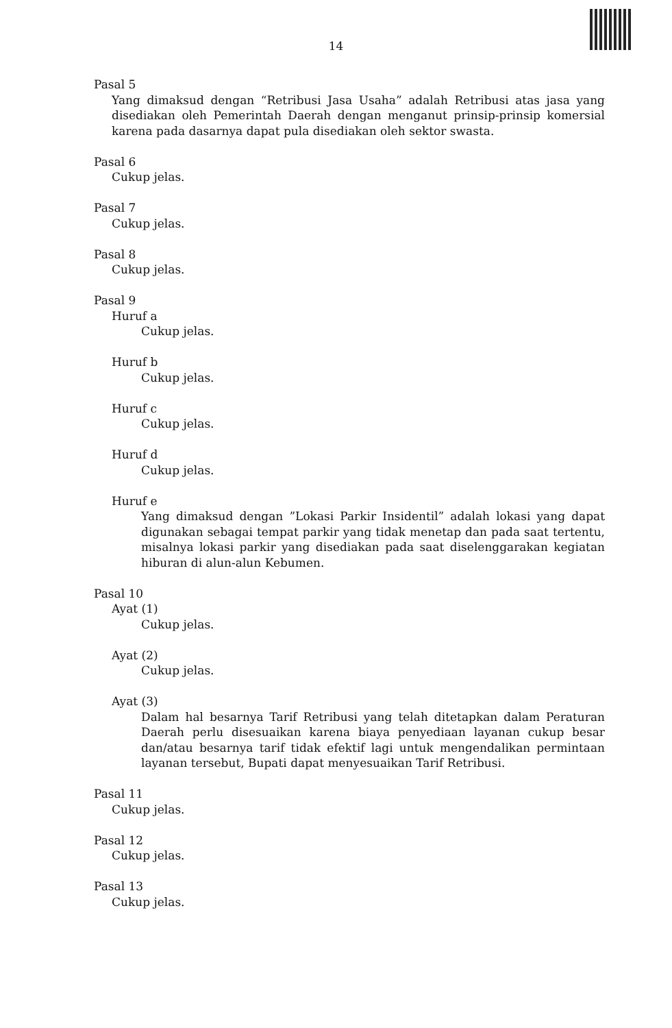14
Pasal 5
Yang dimaksud dengan “Retribusi Jasa Usaha” adalah Retribusi atas jasa yang disediakan oleh Pemerintah Daerah dengan menganut prinsip-prinsip komersial karena pada dasarnya dapat pula disediakan oleh sektor swasta.
Pasal 6
Cukup jelas.
Pasal 7
Cukup jelas.
Pasal 8
Cukup jelas.
Pasal 9
Huruf a
Cukup jelas.
Huruf b
Cukup jelas.
Huruf c
Cukup jelas.
Huruf d
Cukup jelas.
Huruf e
Yang dimaksud dengan ”Lokasi Parkir Insidentil” adalah lokasi yang dapat digunakan sebagai tempat parkir yang tidak menetap dan pada saat tertentu, misalnya lokasi parkir yang disediakan pada saat diselenggarakan kegiatan hiburan di alun-alun Kebumen.
Pasal 10
Ayat (1)
Cukup jelas.
Ayat (2)
Cukup jelas.
Ayat (3)
Dalam hal besarnya Tarif Retribusi yang telah ditetapkan dalam Peraturan Daerah perlu disesuaikan karena biaya penyediaan layanan cukup besar dan/atau besarnya tarif tidak efektif lagi untuk mengendalikan permintaan layanan tersebut, Bupati dapat menyesuaikan Tarif Retribusi.
Pasal 11
Cukup jelas.
Pasal 12
Cukup jelas.
Pasal 13
Cukup jelas.